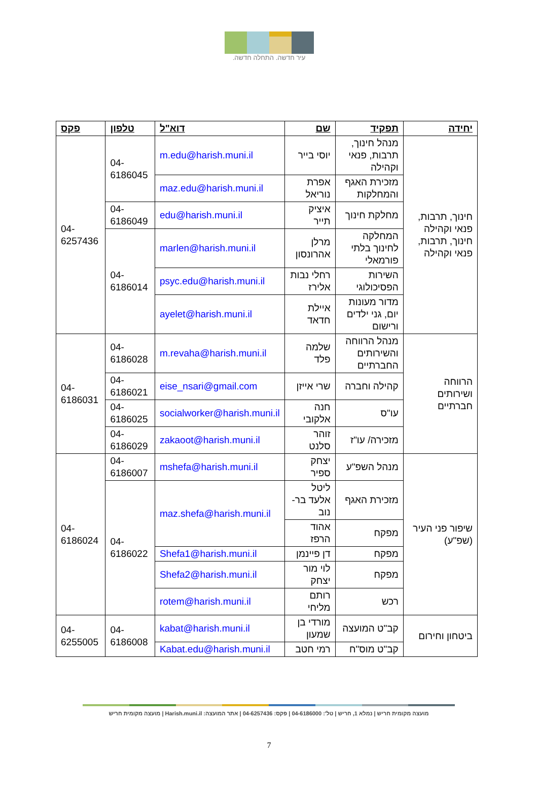עיר חדשה. התחלה חדשה.
| יחידה | תפקיד | שם | דוא"ל | טלפון | פקס |
| --- | --- | --- | --- | --- | --- |
| חינוך, תרבות, פנאי וקהילה חינוך, תרבות, פנאי וקהילה | מנהל חינוך, תרבות, פנאי וקהילה | יוסי בייר | m.edu@harish.muni.il | 04-6186045 | 04-6257436 |
| | מזכירת האגף והמחלקות | אפרת נוריאל | maz.edu@harish.muni.il | | |
| | מחלקת חינוך | איציק תייר | edu@harish.muni.il | 04-6186049 | |
| | המחלקה לחינוך בלתי פורמאלי | מרלן אהרונסון | marlen@harish.muni.il | 04-6186014 | |
| | השירות הפסיכולוגי | רחלי נבות אלירז | psyc.edu@harish.muni.il | | |
| | מדור מעונות יום, גני ילדים ורישום | איילת חדאד | ayelet@harish.muni.il | | |
| הרווחה ושירותים חברתיים | מנהל הרווחה והשירותים החברתיים | שלמה פלד | m.revaha@harish.muni.il | 04-6186028 | 04-6186031 |
| | קהילה וחברה | שרי אייזן | eise_nsari@gmail.com | 04-6186021 | |
| | עו"ס | חנה אלקובי | socialworker@harish.muni.il | 04-6186025 | |
| | מזכירה/ עו"ז | זוהר סלנט | zakaoot@harish.muni.il | 04-6186029 | |
| שיפור פני העיר (שפ"ע) | מנהל השפ"ע | יצחק ספיר | mshefa@harish.muni.il | 04-6186007 | 04-6186024 |
| | מזכירת האגף | ליטל אלעד בר-נוב | maz.shefa@harish.muni.il | 04-6186022 | |
| | מפקח | אהוד הרפז | | | |
| | מפקח | דן פיינמן | Shefa1@harish.muni.il | | |
| | מפקח | לוי מור יצחק | Shefa2@harish.muni.il | | |
| | רכש | רותם מליחי | rotem@harish.muni.il | | |
| ביטחון וחירום | קב"ט המועצה | מורדי בן שמעון | kabat@harish.muni.il | 04-6186008 | 04-6255005 |
| | קב"ט מוס"ח | רמי חטב | Kabat.edu@harish.muni.il | | |
מועצה מקומית חריש | נמלא 1, חריש | טל': 04-6186000 | פקס: 04-6257436 | אתר המועצה: Harish.muni.il | מועצה מקומית חריש
7